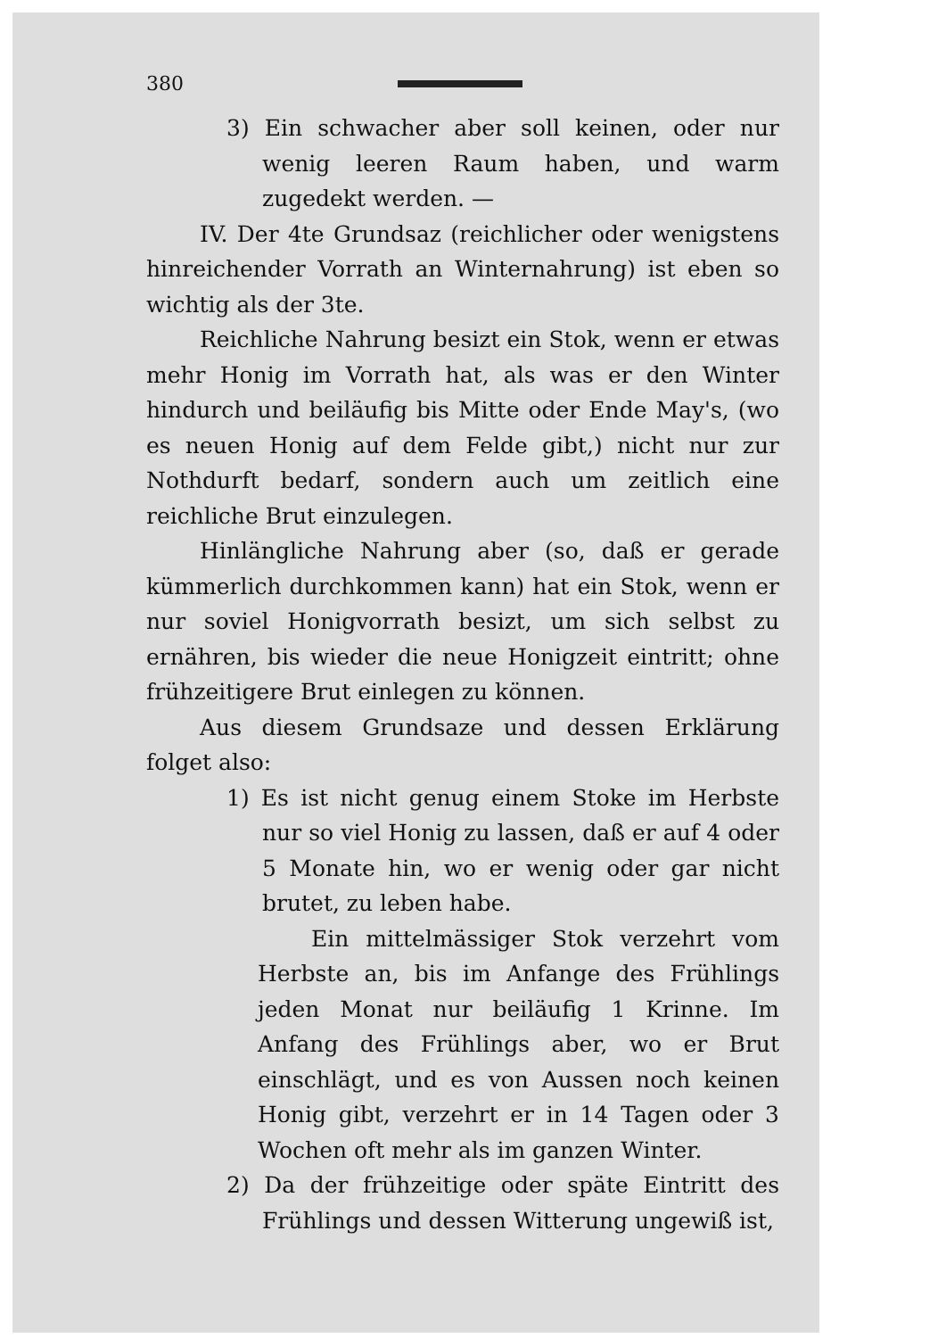380
3) Ein schwacher aber soll keinen, oder nur wenig leeren Raum haben, und warm zugedekt werden. —
IV. Der 4te Grundsaz (reichlicher oder wenigstens hinreichender Vorrath an Winternahrung) ist eben so wichtig als der 3te.
Reichliche Nahrung besizt ein Stok, wenn er etwas mehr Honig im Vorrath hat, als was er den Winter hindurch und beiläufig bis Mitte oder Ende May's, (wo es neuen Honig auf dem Felde gibt,) nicht nur zur Nothdurft bedarf, sondern auch um zeitlich eine reichliche Brut einzulegen.
Hinlängliche Nahrung aber (so, daß er gerade kümmerlich durchkommen kann) hat ein Stok, wenn er nur soviel Honigvorrath besizt, um sich selbst zu ernähren, bis wieder die neue Honigzeit eintritt; ohne frühzeitigere Brut einlegen zu können.
Aus diesem Grundsaze und dessen Erklärung folget also:
1) Es ist nicht genug einem Stoke im Herbste nur so viel Honig zu lassen, daß er auf 4 oder 5 Monate hin, wo er wenig oder gar nicht brutet, zu leben habe.
Ein mittelmässiger Stok verzehrt vom Herbste an, bis im Anfange des Frühlings jeden Monat nur beiläufig 1 Krinne. Im Anfang des Frühlings aber, wo er Brut einschlägt, und es von Aussen noch keinen Honig gibt, verzehrt er in 14 Tagen oder 3 Wochen oft mehr als im ganzen Winter.
2) Da der frühzeitige oder späte Eintritt des Frühlings und dessen Witterung ungewiß ist,